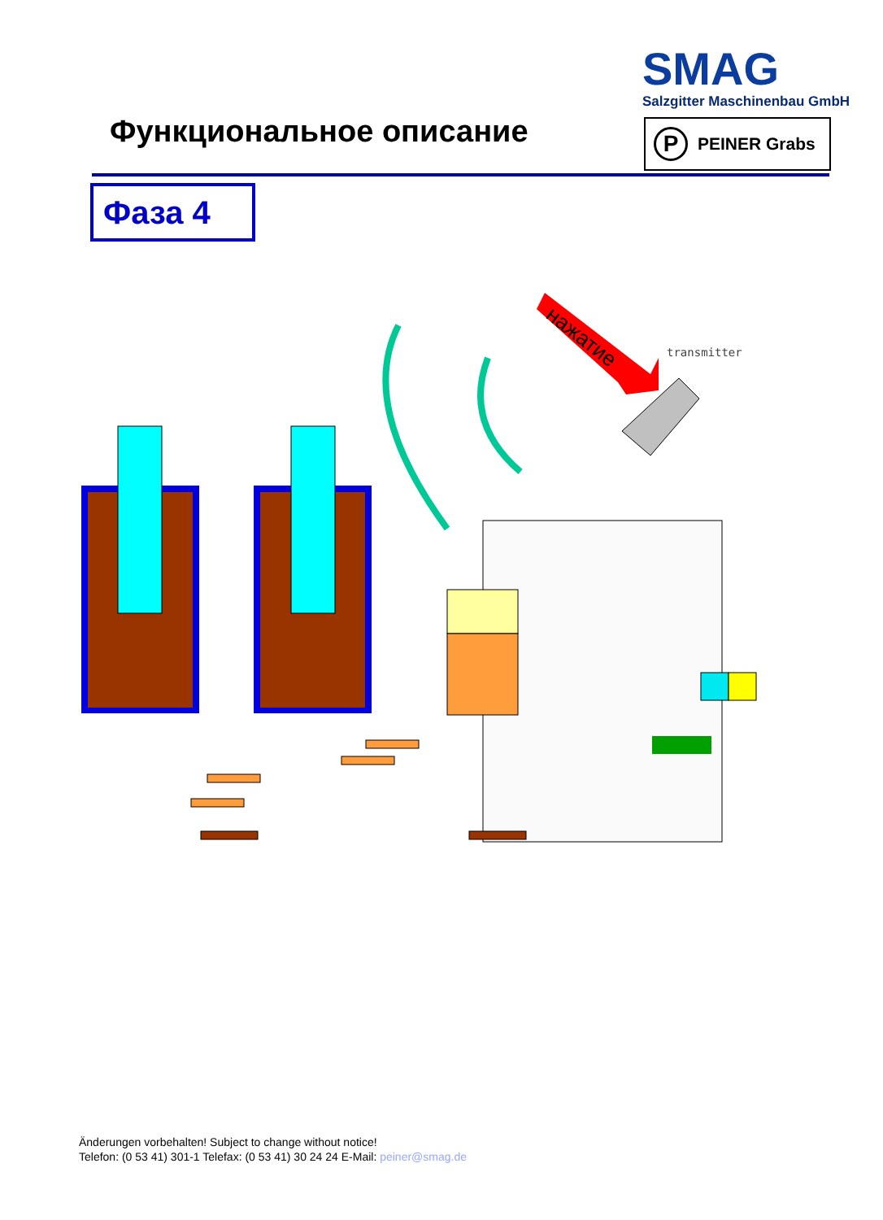SMAG
Salzgitter Maschinenbau GmbH
Функциональное описание P PEINER Grabs
Фаза 4
нажатие
transmitter
Änderungen vorbehalten! Subject to change without notice!
Telefon: (0 53 41) 301-1 Telefax: (0 53 41) 30 24 24 E-Mail: peiner@smag.de